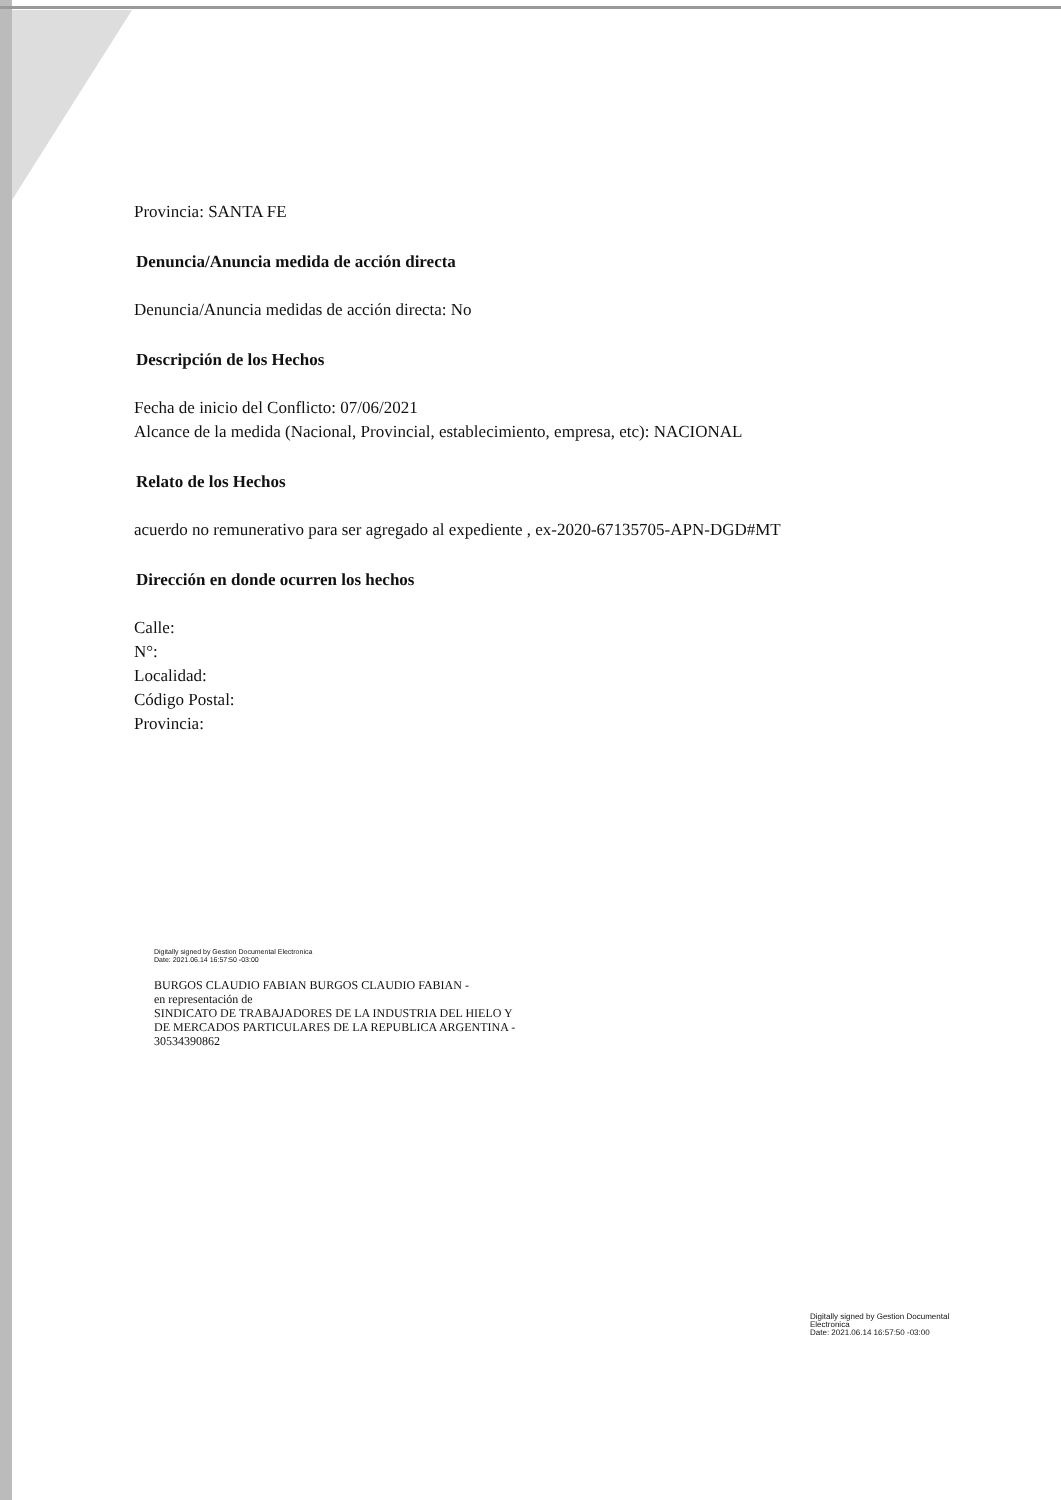Provincia: SANTA FE
Denuncia/Anuncia medida de acción directa
Denuncia/Anuncia medidas de acción directa: No
Descripción de los Hechos
Fecha de inicio del Conflicto: 07/06/2021
Alcance de la medida (Nacional, Provincial, establecimiento, empresa, etc): NACIONAL
Relato de los Hechos
acuerdo no remunerativo para ser agregado al expediente , ex-2020-67135705-APN-DGD#MT
Dirección en donde ocurren los hechos
Calle:
N°:
Localidad:
Código Postal:
Provincia:
Digitally signed by Gestion Documental Electronica
Date: 2021.06.14 16:57:50 -03:00
BURGOS CLAUDIO FABIAN BURGOS CLAUDIO FABIAN -
en representación de
SINDICATO DE TRABAJADORES DE LA INDUSTRIA DEL HIELO Y
DE MERCADOS PARTICULARES DE LA REPUBLICA ARGENTINA -
30534390862
Digitally signed by Gestion Documental
Electronica
Date: 2021.06.14 16:57:50 -03:00